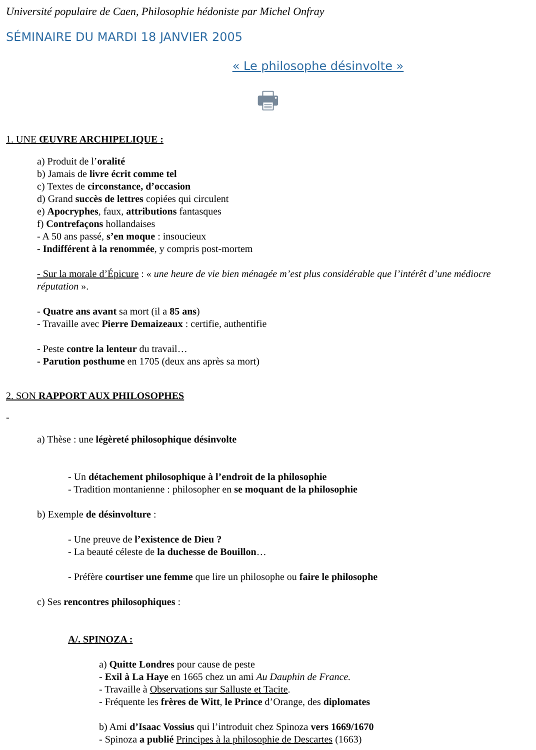Université populaire de Caen, Philosophie hédoniste par Michel Onfray
SÉMINAIRE DU MARDI 18 JANVIER 2005
« Le philosophe désinvolte »
🖶
1. UNE ŒUVRE ARCHIPELIQUE :
a) Produit de l’oralité
b) Jamais de livre écrit comme tel
c) Textes de circonstance, d’occasion
d) Grand succès de lettres copiées qui circulent
e) Apocryphes, faux, attributions fantasques
f) Contrefaçons hollandaises
- A 50 ans passé, s’en moque : insoucieux
- Indifférent à la renommée, y compris post-mortem
- Sur la morale d’Épicure : « une heure de vie bien ménagée m’est plus considérable que l’intérêt d’une médiocre réputation ».
- Quatre ans avant sa mort (il a 85 ans)
- Travaille avec Pierre Demaizeaux : certifie, authentifie
- Peste contre la lenteur du travail…
- Parution posthume en 1705 (deux ans après sa mort)
2. SON RAPPORT AUX PHILOSOPHES
-
a) Thèse : une légèreté philosophique désinvolte
- Un détachement philosophique à l’endroit de la philosophie
- Tradition montanienne : philosopher en se moquant de la philosophie
b) Exemple de désinvolture :
- Une preuve de l’existence de Dieu ?
- La beauté céleste de la duchesse de Bouillon…
- Préfère courtiser une femme que lire un philosophe ou faire le philosophe
c) Ses rencontres philosophiques :
A/. SPINOZA :
a) Quitte Londres pour cause de peste
- Exil à La Haye en 1665 chez un ami Au Dauphin de France.
- Travaille à Observations sur Salluste et Tacite.
- Fréquente les frères de Witt, le Prince d’Orange, des diplomates
b) Ami d’Isaac Vossius qui l’introduit chez Spinoza vers 1669/1670
- Spinoza a publié Principes à la philosophie de Descartes (1663)